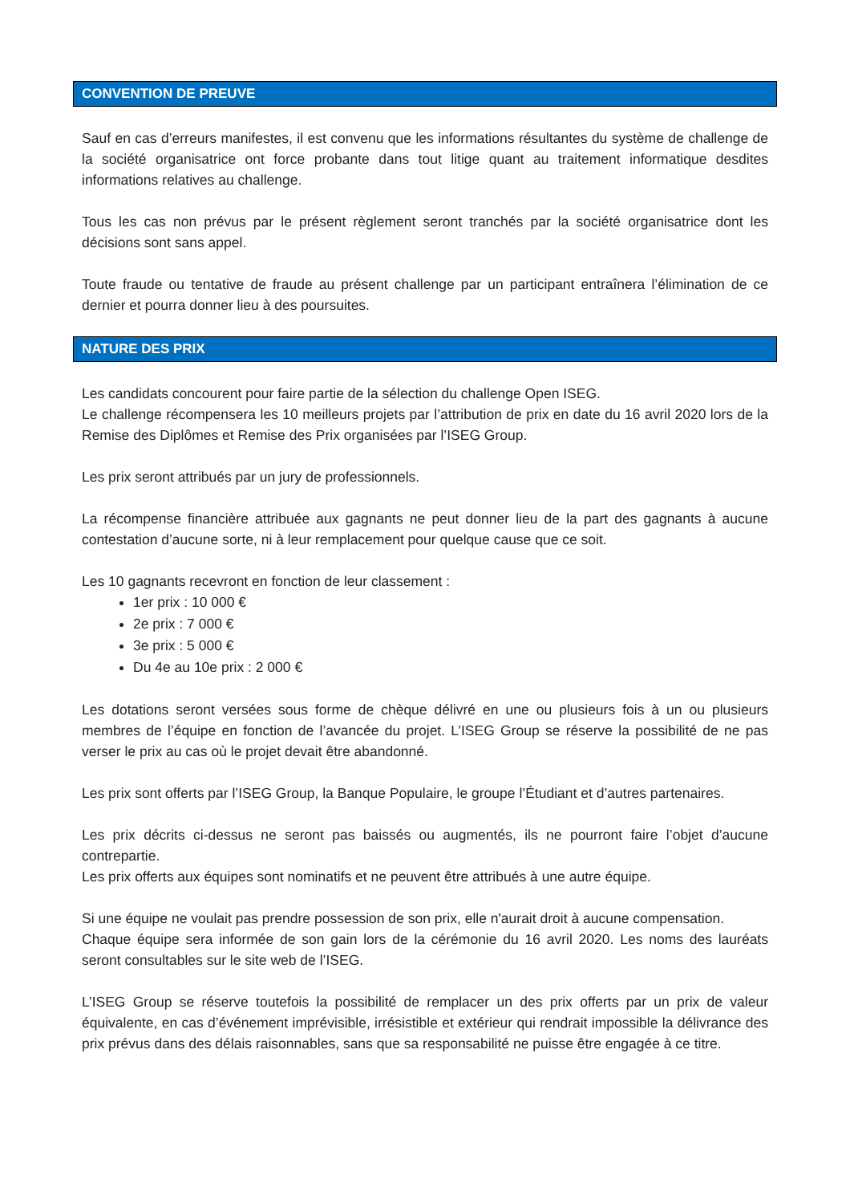CONVENTION DE PREUVE
Sauf en cas d’erreurs manifestes, il est convenu que les informations résultantes du système de challenge de la société organisatrice ont force probante dans tout litige quant au traitement informatique desdites informations relatives au challenge.
Tous les cas non prévus par le présent règlement seront tranchés par la société organisatrice dont les décisions sont sans appel.
Toute fraude ou tentative de fraude au présent challenge par un participant entraînera l’élimination de ce dernier et pourra donner lieu à des poursuites.
NATURE DES PRIX
Les candidats concourent pour faire partie de la sélection du challenge Open ISEG.
Le challenge récompensera les 10 meilleurs projets par l’attribution de prix en date du 16 avril 2020 lors de la Remise des Diplômes et Remise des Prix organisées par l’ISEG Group.
Les prix seront attribués par un jury de professionnels.
La récompense financière attribuée aux gagnants ne peut donner lieu de la part des gagnants à aucune contestation d’aucune sorte, ni à leur remplacement pour quelque cause que ce soit.
Les 10 gagnants recevront en fonction de leur classement :
1er prix : 10 000 €
2e prix : 7 000 €
3e prix : 5 000 €
Du 4e au 10e prix : 2 000 €
Les dotations seront versées sous forme de chèque délivré en une ou plusieurs fois à un ou plusieurs membres de l’équipe en fonction de l’avancée du projet. L’ISEG Group se réserve la possibilité de ne pas verser le prix au cas où le projet devait être abandonné.
Les prix sont offerts par l’ISEG Group, la Banque Populaire, le groupe l’Étudiant et d’autres partenaires.
Les prix décrits ci-dessus ne seront pas baissés ou augmentés, ils ne pourront faire l’objet d’aucune contrepartie.
Les prix offerts aux équipes sont nominatifs et ne peuvent être attribués à une autre équipe.
Si une équipe ne voulait pas prendre possession de son prix, elle n'aurait droit à aucune compensation.
Chaque équipe sera informée de son gain lors de la cérémonie du 16 avril 2020. Les noms des lauréats seront consultables sur le site web de l’ISEG.
L’ISEG Group se réserve toutefois la possibilité de remplacer un des prix offerts par un prix de valeur équivalente, en cas d’événement imprévisible, irrésistible et extérieur qui rendrait impossible la délivrance des prix prévus dans des délais raisonnables, sans que sa responsabilité ne puisse être engagée à ce titre.